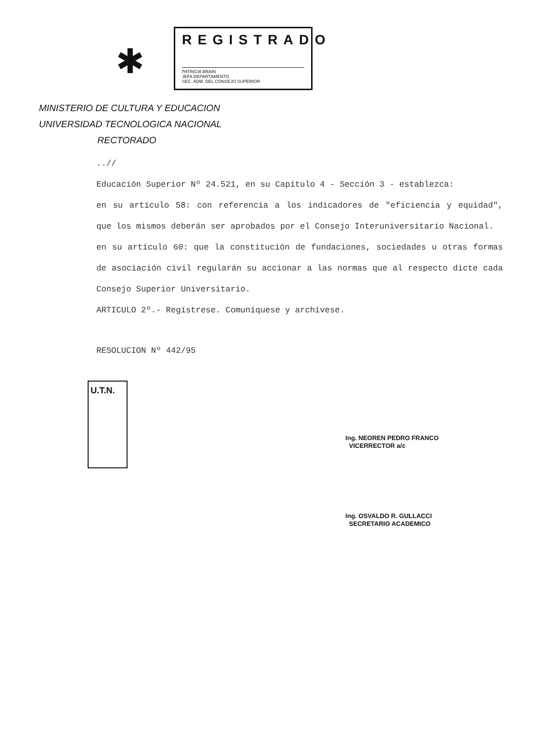✱
REGISTRADO
PATRICIA BRAIN
JEFA DEPARTAMENTO
SEC. ADM. DEL CONSEJO SUPERIOR
MINISTERIO DE CULTURA Y EDUCACION
UNIVERSIDAD TECNOLOGICA NACIONAL
RECTORADO
..//
Educación Superior Nº 24.521, en su Capítulo 4 - Sección 3 - establezca:
en su artículo 58: con referencia a los indicadores de "eficiencia y equidad", que los mismos deberán ser aprobados por el Consejo Interuniversitario Nacional.
en su artículo 60: que la constitución de fundaciones, sociedades u otras formas de asociación civil regularán su accionar a las normas que al respecto dicte cada Consejo Superior Universitario.
ARTICULO 2º.- Regístrese. Comuníquese y archívese.
RESOLUCION Nº 442/95
U.T.N.
Ing. NEOREN PEDRO FRANCO
VICERRECTOR a/c
Ing. OSVALDO R. GULLACCI
SECRETARIO ACADEMICO